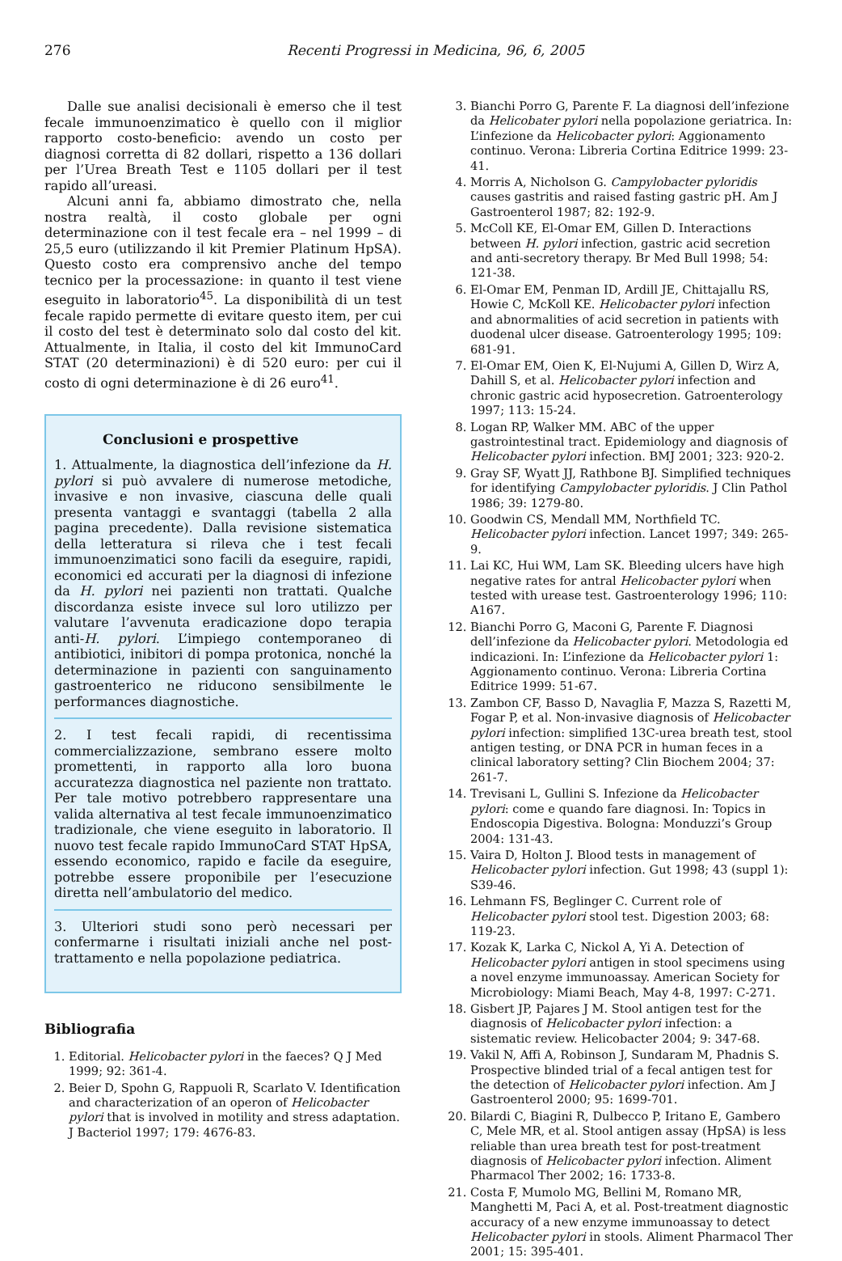276 Recenti Progressi in Medicina, 96, 6, 2005
Dalle sue analisi decisionali è emerso che il test fecale immunoenzimatico è quello con il miglior rapporto costo-beneficio: avendo un costo per diagnosi corretta di 82 dollari, rispetto a 136 dollari per l’Urea Breath Test e 1105 dollari per il test rapido all’ureasi.
Alcuni anni fa, abbiamo dimostrato che, nella nostra realtà, il costo globale per ogni determinazione con il test fecale era – nel 1999 – di 25,5 euro (utilizzando il kit Premier Platinum HpSA). Questo costo era comprensivo anche del tempo tecnico per la processazione: in quanto il test viene eseguito in laboratorio<sup>45</sup>. La disponibilità di un test fecale rapido permette di evitare questo item, per cui il costo del test è determinato solo dal costo del kit. Attualmente, in Italia, il costo del kit ImmunoCard STAT (20 determinazioni) è di 520 euro: per cui il costo di ogni determinazione è di 26 euro<sup>41</sup>.
Conclusioni e prospettive
1. Attualmente, la diagnostica dell’infezione da H. pylori si può avvalere di numerose metodiche, invasive e non invasive, ciascuna delle quali presenta vantaggi e svantaggi (tabella 2 alla pagina precedente). Dalla revisione sistematica della letteratura si rileva che i test fecali immunoenzimatici sono facili da eseguire, rapidi, economici ed accurati per la diagnosi di infezione da H. pylori nei pazienti non trattati. Qualche discordanza esiste invece sul loro utilizzo per valutare l’avvenuta eradicazione dopo terapia anti-H. pylori. L’impiego contemporaneo di antibiotici, inibitori di pompa protonica, nonché la determinazione in pazienti con sanguinamento gastroenterico ne riducono sensibilmente le performances diagnostiche.
2. I test fecali rapidi, di recentissima commercializzazione, sembrano essere molto promettenti, in rapporto alla loro buona accuratezza diagnostica nel paziente non trattato. Per tale motivo potrebbero rappresentare una valida alternativa al test fecale immunoenzimatico tradizionale, che viene eseguito in laboratorio. Il nuovo test fecale rapido ImmunoCard STAT HpSA, essendo economico, rapido e facile da eseguire, potrebbe essere proponibile per l’esecuzione diretta nell’ambulatorio del medico.
3. Ulteriori studi sono però necessari per confermarne i risultati iniziali anche nel post-trattamento e nella popolazione pediatrica.
Bibliografia
1. Editorial. Helicobacter pylori in the faeces? Q J Med 1999; 92: 361-4.
2. Beier D, Spohn G, Rappuoli R, Scarlato V. Identification and characterization of an operon of Helicobacter pylori that is involved in motility and stress adaptation. J Bacteriol 1997; 179: 4676-83.
3. Bianchi Porro G, Parente F. La diagnosi dell’infezione da Helicobater pylori nella popolazione geriatrica. In: L’infezione da Helicobacter pylori: Aggionamento continuo. Verona: Libreria Cortina Editrice 1999: 23-41.
4. Morris A, Nicholson G. Campylobacter pyloridis causes gastritis and raised fasting gastric pH. Am J Gastroenterol 1987; 82: 192-9.
5. McColl KE, El-Omar EM, Gillen D. Interactions between H. pylori infection, gastric acid secretion and anti-secretory therapy. Br Med Bull 1998; 54: 121-38.
6. El-Omar EM, Penman ID, Ardill JE, Chittajallu RS, Howie C, McKoll KE. Helicobacter pylori infection and abnormalities of acid secretion in patients with duodenal ulcer disease. Gatroenterology 1995; 109: 681-91.
7. El-Omar EM, Oien K, El-Nujumi A, Gillen D, Wirz A, Dahill S, et al. Helicobacter pylori infection and chronic gastric acid hyposecretion. Gatroenterology 1997; 113: 15-24.
8. Logan RP, Walker MM. ABC of the upper gastrointestinal tract. Epidemiology and diagnosis of Helicobacter pylori infection. BMJ 2001; 323: 920-2.
9. Gray SF, Wyatt JJ, Rathbone BJ. Simplified techniques for identifying Campylobacter pyloridis. J Clin Pathol 1986; 39: 1279-80.
10. Goodwin CS, Mendall MM, Northfield TC. Helicobacter pylori infection. Lancet 1997; 349: 265-9.
11. Lai KC, Hui WM, Lam SK. Bleeding ulcers have high negative rates for antral Helicobacter pylori when tested with urease test. Gastroenterology 1996; 110: A167.
12. Bianchi Porro G, Maconi G, Parente F. Diagnosi dell’infezione da Helicobacter pylori. Metodologia ed indicazioni. In: L’infezione da Helicobacter pylori 1: Aggionamento continuo. Verona: Libreria Cortina Editrice 1999: 51-67.
13. Zambon CF, Basso D, Navaglia F, Mazza S, Razetti M, Fogar P, et al. Non-invasive diagnosis of Helicobacter pylori infection: simplified 13C-urea breath test, stool antigen testing, or DNA PCR in human feces in a clinical laboratory setting? Clin Biochem 2004; 37: 261-7.
14. Trevisani L, Gullini S. Infezione da Helicobacter pylori: come e quando fare diagnosi. In: Topics in Endoscopia Digestiva. Bologna: Monduzzi’s Group 2004: 131-43.
15. Vaira D, Holton J. Blood tests in management of Helicobacter pylori infection. Gut 1998; 43 (suppl 1): S39-46.
16. Lehmann FS, Beglinger C. Current role of Helicobacter pylori stool test. Digestion 2003; 68: 119-23.
17. Kozak K, Larka C, Nickol A, Yi A. Detection of Helicobacter pylori antigen in stool specimens using a novel enzyme immunoassay. American Society for Microbiology: Miami Beach, May 4-8, 1997: C-271.
18. Gisbert JP, Pajares J M. Stool antigen test for the diagnosis of Helicobacter pylori infection: a sistematic review. Helicobacter 2004; 9: 347-68.
19. Vakil N, Affi A, Robinson J, Sundaram M, Phadnis S. Prospective blinded trial of a fecal antigen test for the detection of Helicobacter pylori infection. Am J Gastroenterol 2000; 95: 1699-701.
20. Bilardi C, Biagini R, Dulbecco P, Iritano E, Gambero C, Mele MR, et al. Stool antigen assay (HpSA) is less reliable than urea breath test for post-treatment diagnosis of Helicobacter pylori infection. Aliment Pharmacol Ther 2002; 16: 1733-8.
21. Costa F, Mumolo MG, Bellini M, Romano MR, Manghetti M, Paci A, et al. Post-treatment diagnostic accuracy of a new enzyme immunoassay to detect Helicobacter pylori in stools. Aliment Pharmacol Ther 2001; 15: 395-401.